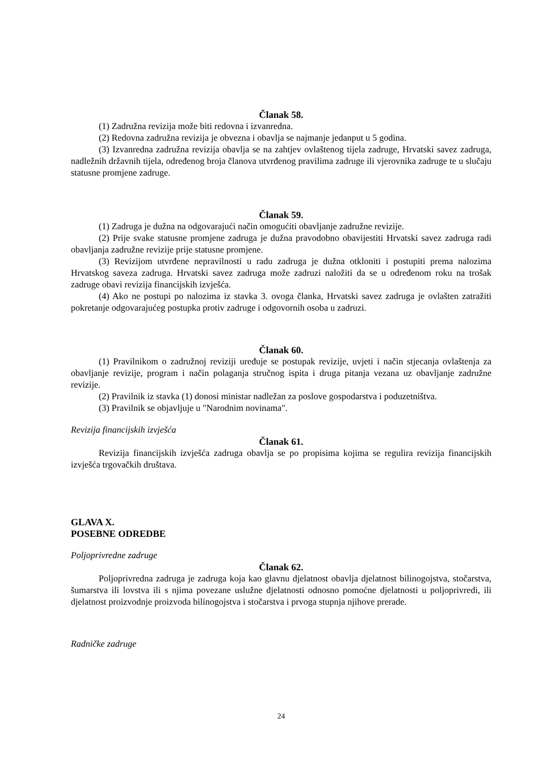Članak 58.
(1) Zadružna revizija može biti redovna i izvanredna.
(2) Redovna zadružna revizija je obvezna i obavlja se najmanje jedanput u 5 godina.
(3) Izvanredna zadružna revizija obavlja se na zahtjev ovlaštenog tijela zadruge, Hrvatski savez zadruga, nadležnih državnih tijela, određenog broja članova utvrđenog pravilima zadruge ili vjerovnika zadruge te u slučaju statusne promjene zadruge.
Članak 59.
(1) Zadruga je dužna na odgovarajući način omogućiti obavljanje zadružne revizije.
(2) Prije svake statusne promjene zadruga je dužna pravodobno obavijestiti Hrvatski savez zadruga radi obavljanja zadružne revizije prije statusne promjene.
(3) Revizijom utvrđene nepravilnosti u radu zadruga je dužna otkloniti i postupiti prema nalozima Hrvatskog saveza zadruga. Hrvatski savez zadruga može zadruzi naložiti da se u određenom roku na trošak zadruge obavi revizija financijskih izvješća.
(4) Ako ne postupi po nalozima iz stavka 3. ovoga članka, Hrvatski savez zadruga je ovlašten zatražiti pokretanje odgovarajućeg postupka protiv zadruge i odgovornih osoba u zadruzi.
Članak 60.
(1) Pravilnikom o zadružnoj reviziji uređuje se postupak revizije, uvjeti i način stjecanja ovlaštenja za obavljanje revizije, program i način polaganja stručnog ispita i druga pitanja vezana uz obavljanje zadružne revizije.
(2) Pravilnik iz stavka (1) donosi ministar nadležan za poslove gospodarstva i poduzetništva.
(3) Pravilnik se objavljuje u "Narodnim novinama".
Revizija financijskih izvješća
Članak 61.
Revizija financijskih izvješća zadruga obavlja se po propisima kojima se regulira revizija financijskih izvješća trgovačkih društava.
GLAVA X.
POSEBNE ODREDBE
Poljoprivredne zadruge
Članak 62.
Poljoprivredna zadruga je zadruga koja kao glavnu djelatnost obavlja djelatnost bilinogojstva, stočarstva, šumarstva ili lovstva ili s njima povezane uslužne djelatnosti odnosno pomoćne djelatnosti u poljoprivredi, ili djelatnost proizvodnje proizvoda bilinogojstva i stočarstva i prvoga stupnja njihove prerade.
Radničke zadruge
24